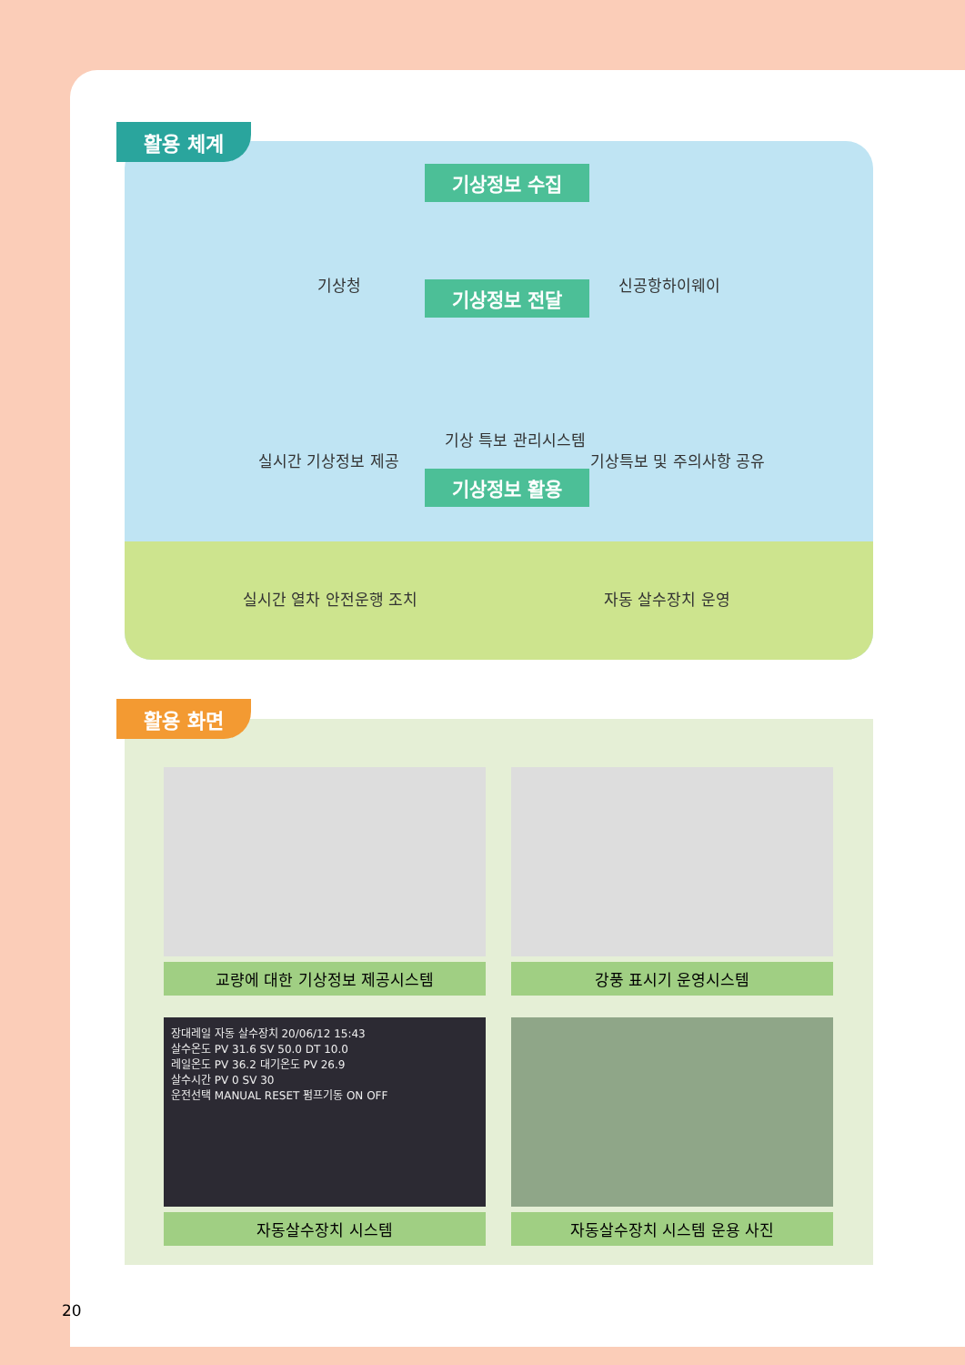기상청 신공항하이웨이
기상정보 수집
기상정보 전달
기상 특보 관리시스템
실시간 기상정보 제공 기상특보 및 주의사항 공유
기상정보 활용
실시간 열차 안전운행 조치 자동 살수장치 운영
활용 체계
교량에 대한 기상정보 제공시스템 강풍 표시기 운영시스템
장대레일 자동 살수장치 20/06/12 15:43
살수온도 PV 31.6 SV 50.0 DT 10.0
레일온도 PV 36.2 대기온도 PV 26.9
살수시간 PV 0 SV 30
운전선택 MANUAL RESET 펌프기동 ON OFF
자동살수장치 시스템
자동살수장치 시스템 운용 사진
활용 화면
20